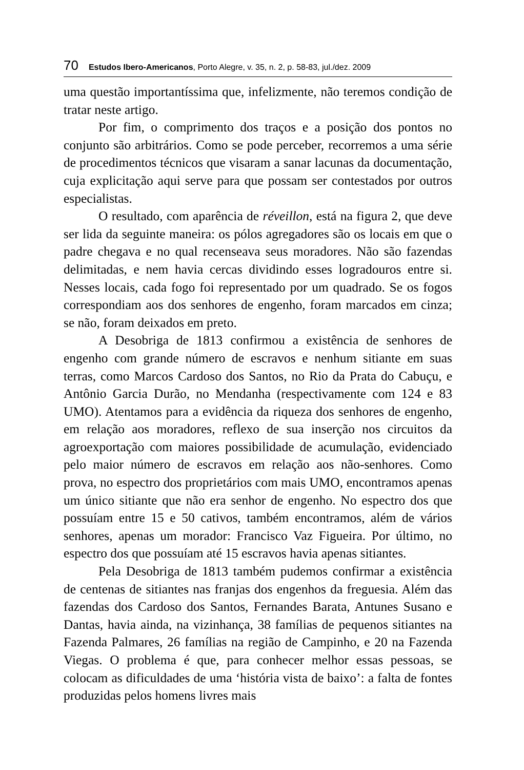70 Estudos Ibero-Americanos, Porto Alegre, v. 35, n. 2, p. 58-83, jul./dez. 2009
uma questão importantíssima que, infelizmente, não teremos condição de tratar neste artigo.
Por fim, o comprimento dos traços e a posição dos pontos no conjunto são arbitrários. Como se pode perceber, recorremos a uma série de procedimentos técnicos que visaram a sanar lacunas da documentação, cuja explicitação aqui serve para que possam ser contestados por outros especialistas.
O resultado, com aparência de réveillon, está na figura 2, que deve ser lida da seguinte maneira: os pólos agregadores são os locais em que o padre chegava e no qual recenseava seus moradores. Não são fazendas delimitadas, e nem havia cercas dividindo esses logradouros entre si. Nesses locais, cada fogo foi representado por um quadrado. Se os fogos correspondiam aos dos senhores de engenho, foram marcados em cinza; se não, foram deixados em preto.
A Desobriga de 1813 confirmou a existência de senhores de engenho com grande número de escravos e nenhum sitiante em suas terras, como Marcos Cardoso dos Santos, no Rio da Prata do Cabuçu, e Antônio Garcia Durão, no Mendanha (respectivamente com 124 e 83 UMO). Atentamos para a evidência da riqueza dos senhores de engenho, em relação aos moradores, reflexo de sua inserção nos circuitos da agroexportação com maiores possibilidade de acumulação, evidenciado pelo maior número de escravos em relação aos não-senhores. Como prova, no espectro dos proprietários com mais UMO, encontramos apenas um único sitiante que não era senhor de engenho. No espectro dos que possuíam entre 15 e 50 cativos, também encontramos, além de vários senhores, apenas um morador: Francisco Vaz Figueira. Por último, no espectro dos que possuíam até 15 escravos havia apenas sitiantes.
Pela Desobriga de 1813 também pudemos confirmar a existência de centenas de sitiantes nas franjas dos engenhos da freguesia. Além das fazendas dos Cardoso dos Santos, Fernandes Barata, Antunes Susano e Dantas, havia ainda, na vizinhança, 38 famílias de pequenos sitiantes na Fazenda Palmares, 26 famílias na região de Campinho, e 20 na Fazenda Viegas. O problema é que, para conhecer melhor essas pessoas, se colocam as dificuldades de uma ‘história vista de baixo’: a falta de fontes produzidas pelos homens livres mais